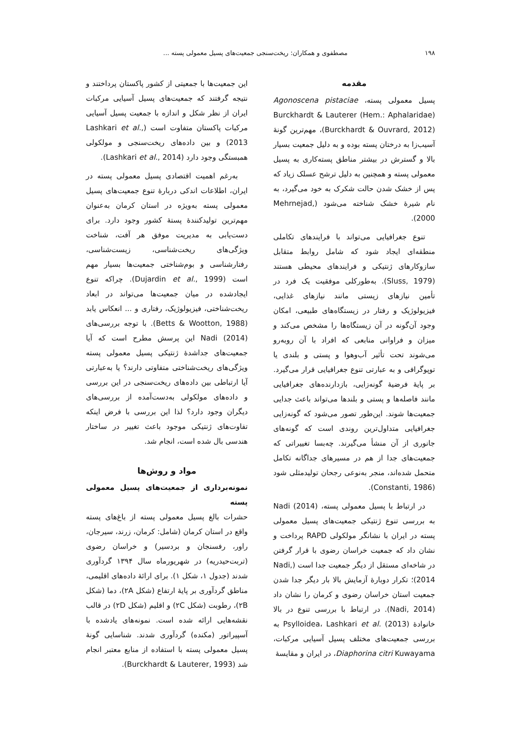۱۹۸ مصطفوی و همکاران: ریخت‌سنجی جمعیت‌های پسیل معمولی پسته ...
مقدمه
پسیل معمولی پسته، Agonoscena pistaciae Burckhardt & Lauterer (Hem.: Aphalaridae) (Burckhardt & Ouvrard, 2012)، مهم‌ترین گونهٔ آسیب‌زا به درختان پسته بوده و به دلیل جمعیت بسیار بالا و گسترش در بیشتر مناطق پسته‌کاری به پسیل معمولی پسته و همچنین به دلیل ترشح عسلک زیاد که پس از خشک شدن حالت شکرک به خود می‌گیرد، به نام شیرهٔ خشک شناخته می‌شود (Mehrnejad, 2000).
تنوع جغرافیایی می‌تواند با فرایندهای تکاملی منطقه‌ای ایجاد شود که شامل روابط متقابل سازوکارهای ژنتیکی و فرایندهای محیطی هستند (Sluss, 1979). به‌طورکلی موفقیت یک فرد در تأمین نیازهای زیستی مانند نیازهای غذایی، فیزیولوژیک و رفتار در زیستگاه‌های طبیعی، امکان وجود آن‌گونه در آن زیستگاه‌ها را مشخص می‌کند و میزان و فراوانی منابعی که افراد با آن روبه‌رو می‌شوند تحت تأثیر آب‌وهوا و پستی و بلندی یا توپوگرافی و به عبارتی تنوع جغرافیایی قرار می‌گیرد. بر پایهٔ فرضیهٔ گونه‌زایی، بازدارنده‌های جغرافیایی مانند فاصله‌ها و پستی و بلندها می‌تواند باعث جدایی جمعیت‌ها شوند. این‌طور تصور می‌شود که گونه‌زایی جغرافیایی متداول‌ترین روندی است که گونه‌های جانوری از آن منشأ می‌گیرند. چه‌بسا تغییراتی که جمعیت‌های جدا از هم در مسیرهای جداگانه تکامل متحمل شده‌اند، منجر به‌نوعی رجحان تولیدمثلی شود (Constanti, 1986).
در ارتباط با پسیل معمولی پسته، Nadi (2014) به بررسی تنوع ژنتیکی جمعیت‌های پسیل معمولی پسته در ایران با نشانگر مولکولی RAPD پرداخت و نشان داد که جمعیت خراسان رضوی با قرار گرفتن در شاخه‌ای مستقل از دیگر جمعیت جدا است (Nadi, 2014)؛ تکرار دوبارهٔ آزمایش بالا بار دیگر جدا شدن جمعیت استان خراسان رضوی و کرمان را نشان داد (Nadi, 2014). در ارتباط با بررسی تنوع در بالا خانوادهٔ Psylloidea، Lashkari et al. (2013) به بررسی جمعیت‌های مختلف پسیل آسیایی مرکبات، Diaphorina citri Kuwayama، در ایران و مقایسهٔ
این جمعیت‌ها با جمعیتی از کشور پاکستان پرداختند و نتیجه گرفتند که جمعیت‌های پسیل آسیایی مرکبات ایران از نظر شکل و اندازه با جمعیت پسیل آسیایی مرکبات پاکستان متفاوت است (Lashkari et al., 2013) و بین داده‌های ریخت‌سنجی و مولکولی همبستگی وجود دارد (Lashkari et al., 2014).
به‌رغم اهمیت اقتصادی پسیل معمولی پسته در ایران، اطلاعات اندکی دربارهٔ تنوع جمعیت‌های پسیل معمولی پسته به‌ویژه در استان کرمان به‌عنوان مهم‌ترین تولیدکنندهٔ پستهٔ کشور وجود دارد. برای دست‌یابی به مدیریت موفق هر آفت، شناخت ویژگی‌های ریخت‌شناسی، زیست‌شناسی، رفتارشناسی و بوم‌شناختی جمعیت‌ها بسیار مهم است (Dujardin et al., 1999). چراکه تنوع ایجادشده در میان جمعیت‌ها می‌تواند در ابعاد ریخت‌شناختی، فیزیولوژیک، رفتاری و ... انعکاس یابد (Betts & Wootton, 1988). با توجه بررسی‌های Nadi (2014) این پرسش مطرح است که آیا جمعیت‌های جداشدهٔ ژنتیکی پسیل معمولی پسته ویژگی‌های ریخت‌شناختی متفاوتی دارند؟ یا به‌عبارتی آیا ارتباطی بین داده‌های ریخت‌سنجی در این بررسی و داده‌های مولکولی به‌دست‌آمده از بررسی‌های دیگران وجود دارد؟ لذا این بررسی با فرض اینکه تفاوت‌های ژنتیکی موجود باعث تغییر در ساختار هندسی بال شده است، انجام شد.
مواد و روش‌ها
نمونه‌برداری از جمعیت‌های پسیل معمولی پسته
حشرات بالغ پسیل معمولی پسته از باغ‌های پسته واقع در استان کرمان (شامل: کرمان، زرند، سیرجان، راور، رفسنجان و بردسیر) و خراسان رضوی (تربت‌حیدریه) در شهریورماه سال ۱۳۹۴ گردآوری شدند (جدول ۱، شکل ۱). برای ارائهٔ داده‌های اقلیمی، مناطق گردآوری بر پایهٔ ارتفاع (شکل ۲A)، دما (شکل ۲B)، رطوبت (شکل ۲C) و اقلیم (شکل ۲D) در قالب نقشه‌هایی ارائه شده است. نمونه‌های یادشده با آسپیراتور (مکنده) گردآوری شدند. شناسایی گونهٔ پسیل معمولی پسته با استفاده از منابع معتبر انجام شد (Burckhardt & Lauterer, 1993).